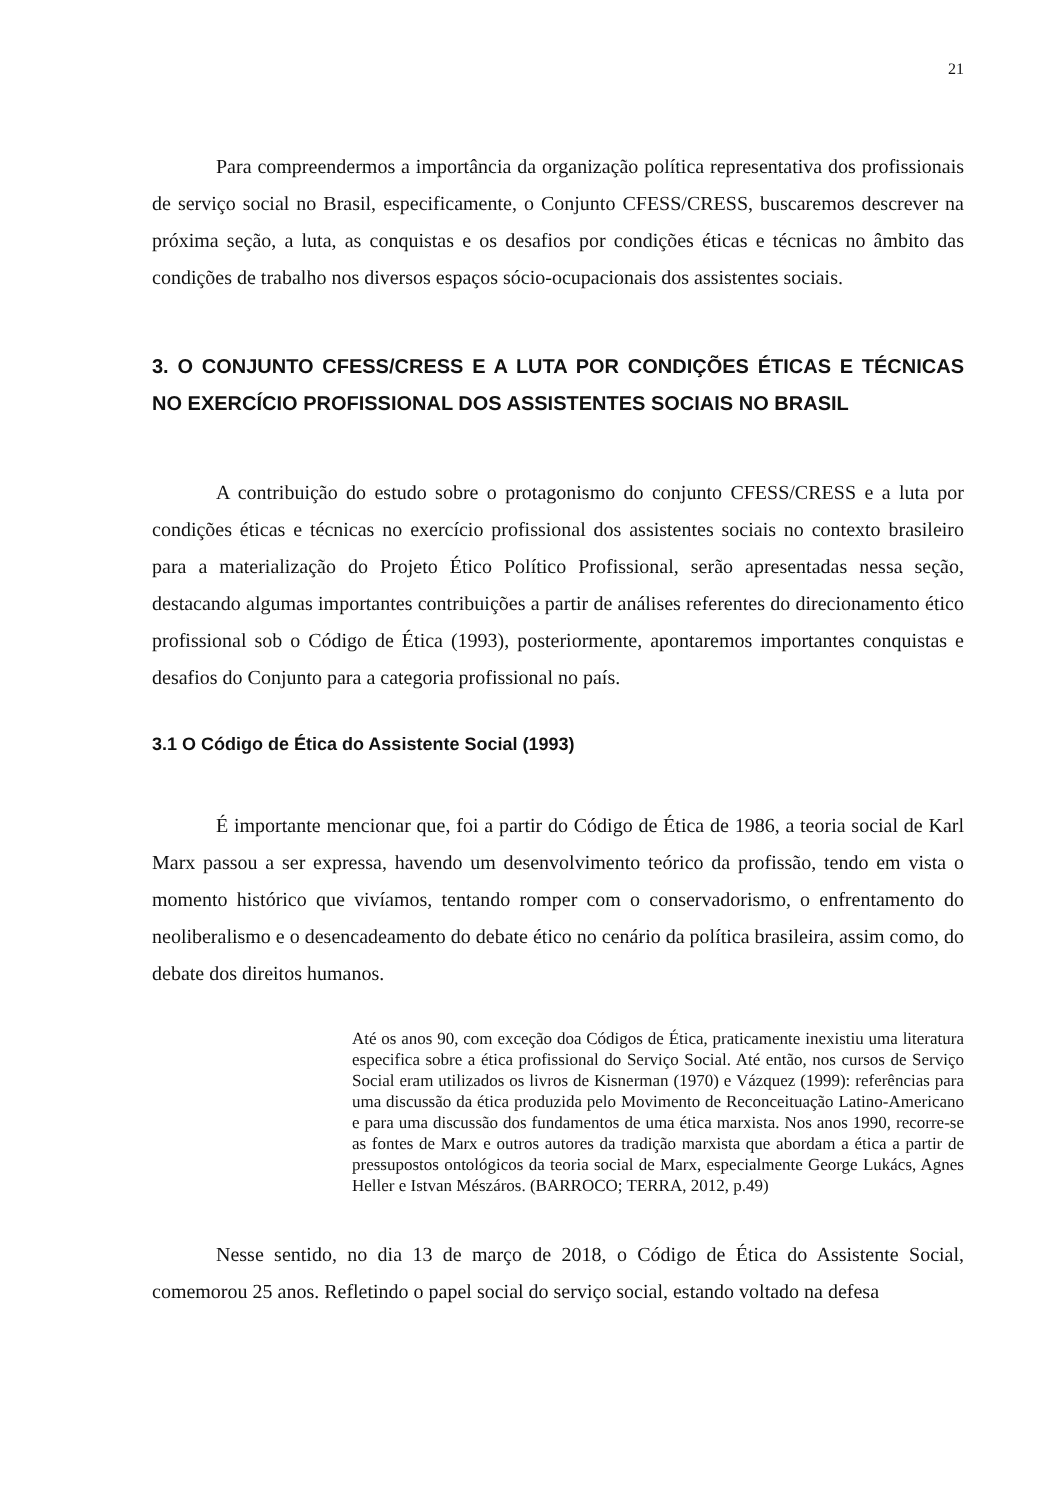21
Para compreendermos a importância da organização política representativa dos profissionais de serviço social no Brasil, especificamente, o Conjunto CFESS/CRESS, buscaremos descrever na próxima seção, a luta, as conquistas e os desafios por condições éticas e técnicas no âmbito das condições de trabalho nos diversos espaços sócio-ocupacionais dos assistentes sociais.
3. O CONJUNTO CFESS/CRESS E A LUTA POR CONDIÇÕES ÉTICAS E TÉCNICAS NO EXERCÍCIO PROFISSIONAL DOS ASSISTENTES SOCIAIS NO BRASIL
A contribuição do estudo sobre o protagonismo do conjunto CFESS/CRESS e a luta por condições éticas e técnicas no exercício profissional dos assistentes sociais no contexto brasileiro para a materialização do Projeto Ético Político Profissional, serão apresentadas nessa seção, destacando algumas importantes contribuições a partir de análises referentes do direcionamento ético profissional sob o Código de Ética (1993), posteriormente, apontaremos importantes conquistas e desafios do Conjunto para a categoria profissional no país.
3.1 O Código de Ética do Assistente Social (1993)
É importante mencionar que, foi a partir do Código de Ética de 1986, a teoria social de Karl Marx passou a ser expressa, havendo um desenvolvimento teórico da profissão, tendo em vista o momento histórico que vivíamos, tentando romper com o conservadorismo, o enfrentamento do neoliberalismo e o desencadeamento do debate ético no cenário da política brasileira, assim como, do debate dos direitos humanos.
Até os anos 90, com exceção doa Códigos de Ética, praticamente inexistiu uma literatura especifica sobre a ética profissional do Serviço Social. Até então, nos cursos de Serviço Social eram utilizados os livros de Kisnerman (1970) e Vázquez (1999): referências para uma discussão da ética produzida pelo Movimento de Reconceituação Latino-Americano e para uma discussão dos fundamentos de uma ética marxista. Nos anos 1990, recorre-se as fontes de Marx e outros autores da tradição marxista que abordam a ética a partir de pressupostos ontológicos da teoria social de Marx, especialmente George Lukács, Agnes Heller e Istvan Mészáros. (BARROCO; TERRA, 2012, p.49)
Nesse sentido, no dia 13 de março de 2018, o Código de Ética do Assistente Social, comemorou 25 anos. Refletindo o papel social do serviço social, estando voltado na defesa